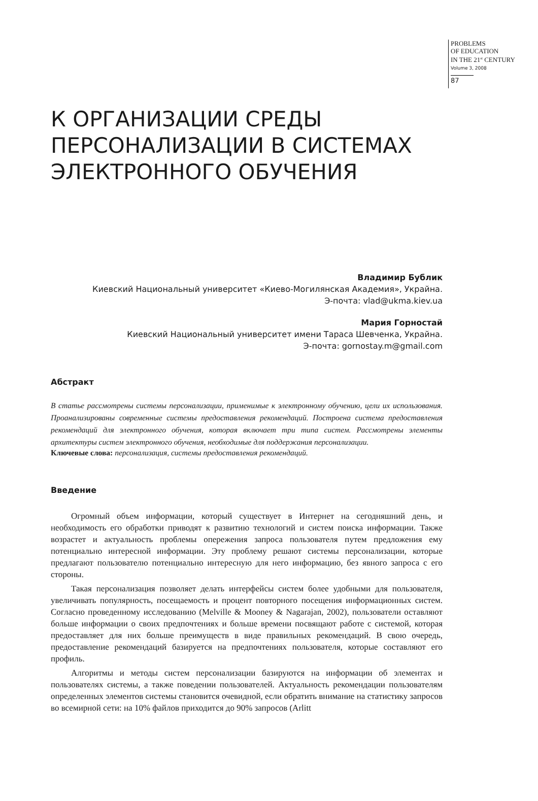PROBLEMS
OF EDUCATION
IN THE 21<sup>st</sup> CENTURY
Volume 3, 2008
87
К ОРГАНИЗАЦИИ СРЕДЫ
ПЕРСОНАЛИЗАЦИИ В СИСТЕМАХ
ЭЛЕКТРОННОГО ОБУЧЕНИЯ
Владимир Бублик
Киевский Национальный университет «Киево-Могилянская Академия», Украйна.
Э-почта: vlad@ukma.kiev.ua
Мария Горностай
Киевский Национальный университет имени Тараса Шевченка, Украйна.
Э-почта: gornostay.m@gmail.com
Абстракт
В статье рассмотрены системы персонализации, применимые к электронному обучению, цели их использования. Проанализированы современные системы предоставления рекомендаций. Построена система предоставления рекомендаций для электронного обучения, которая включает три типа систем. Рассмотрены элементы архитектуры систем электронного обучения, необходимые для под­держания персонализации.
Ключевые слова: персонализация, системы предоставления рекомендаций.
Введение
Огромный объем информации, который существует в Интернет на сегодняшний день, и необходимость его обработки приводят к развитию технологий и систем поиска информации. Также возрастет и актуальность проблемы опережения запроса пользователя путем предложе­ния ему потенциально интересной информации. Эту проблему решают системы персонали­зации, которые предлагают пользователю потенциально интересную для него информацию, без явного запроса с его стороны.
Такая персонализация позволяет делать интерфейсы систем более удобными для поль­зователя, увеличивать популярность, посещаемость и процент повторного посещения инфор­мационных систем. Согласно проведенному исследованию (Melville & Mooney & Nagarajan, 2002), пользователи оставляют больше информации о своих предпочтениях и больше времени посвящают работе с системой, которая предоставляет для них больше преимуществ в виде правильных рекомендаций. В свою очередь, предоставление рекомендаций базируется на предпочтениях пользователя, которые составляют его профиль.
Алгоритмы и методы систем персонализации базируются на информации об элементах и пользователях системы, а также поведении пользователей. Актуальность рекомендации поль­зователям определенных элементов системы становится очевидной, если обратить внимание на статистику запросов во всемирной сети: на 10% файлов приходится до 90% запросов (Arlitt